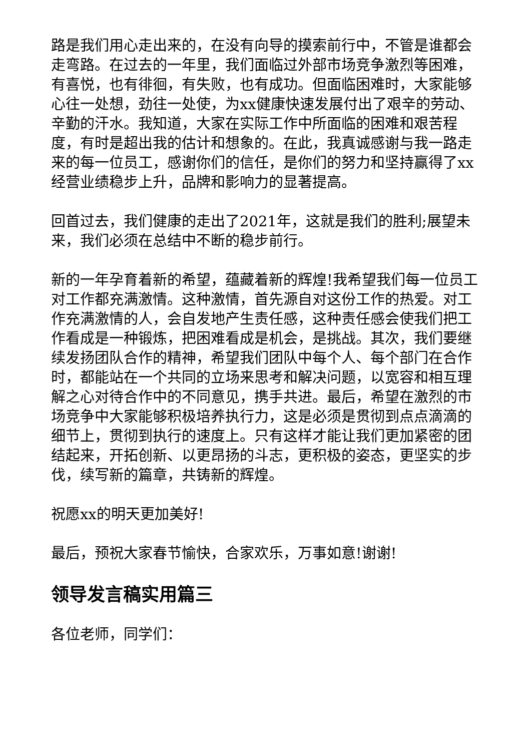路是我们用心走出来的，在没有向导的摸索前行中，不管是谁都会走弯路。在过去的一年里，我们面临过外部市场竞争激烈等困难，有喜悦，也有徘徊，有失败，也有成功。但面临困难时，大家能够心往一处想，劲往一处使，为xx健康快速发展付出了艰辛的劳动、辛勤的汗水。我知道，大家在实际工作中所面临的困难和艰苦程度，有时是超出我的估计和想象的。在此，我真诚感谢与我一路走来的每一位员工，感谢你们的信任，是你们的努力和坚持赢得了xx经营业绩稳步上升，品牌和影响力的显著提高。
回首过去，我们健康的走出了2021年，这就是我们的胜利;展望未来，我们必须在总结中不断的稳步前行。
新的一年孕育着新的希望，蕴藏着新的辉煌!我希望我们每一位员工对工作都充满激情。这种激情，首先源自对这份工作的热爱。对工作充满激情的人，会自发地产生责任感，这种责任感会使我们把工作看成是一种锻炼，把困难看成是机会，是挑战。其次，我们要继续发扬团队合作的精神，希望我们团队中每个人、每个部门在合作时，都能站在一个共同的立场来思考和解决问题，以宽容和相互理解之心对待合作中的不同意见，携手共进。最后，希望在激烈的市场竞争中大家能够积极培养执行力，这是必须是贯彻到点点滴滴的细节上，贯彻到执行的速度上。只有这样才能让我们更加紧密的团结起来，开拓创新、以更昂扬的斗志，更积极的姿态，更坚实的步伐，续写新的篇章，共铸新的辉煌。
祝愿xx的明天更加美好!
最后，预祝大家春节愉快，合家欢乐，万事如意!谢谢!
领导发言稿实用篇三
各位老师，同学们：